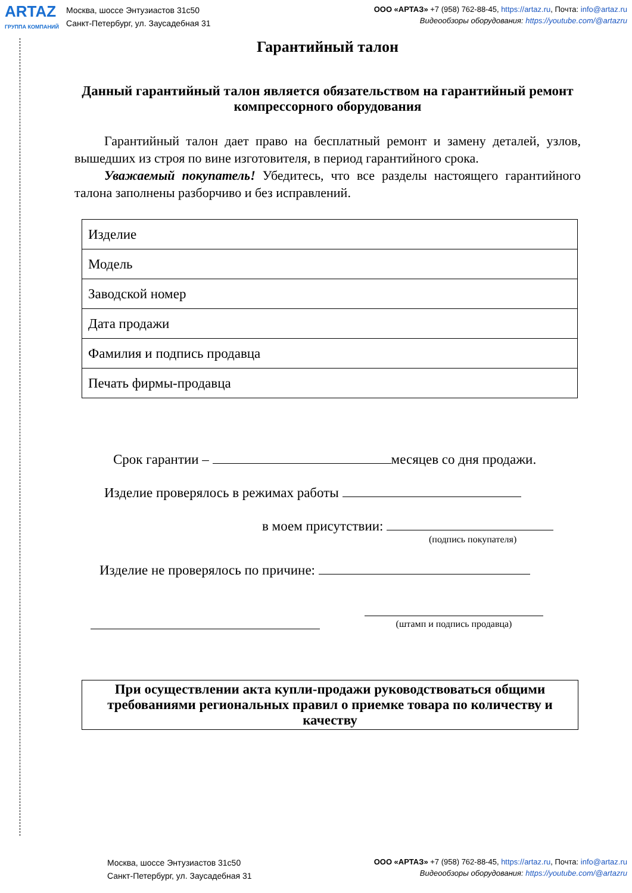ARTAZ
ГРУППА КОМПАНИЙ
Москва, шоссе Энтузиастов 31с50
Санкт-Петербург, ул. Заусадебная 31
ООО «АРТАЗ» +7 (958) 762-88-45, https://artaz.ru, Почта: info@artaz.ru
Видеообзоры оборудования: https://youtube.com/@artazru
Гарантийный талон
Данный гарантийный талон является обязательством на гарантийный ремонт компрессорного оборудования
Гарантийный талон дает право на бесплатный ремонт и замену деталей, узлов, вышедших из строя по вине изготовителя, в период гарантийного срока.
Уважаемый покупатель! Убедитесь, что все разделы настоящего гарантийного талона заполнены разборчиво и без исправлений.
| Изделие |
| Модель |
| Заводской номер |
| Дата продажи |
| Фамилия и подпись продавца |
| Печать фирмы-продавца |
Срок гарантии – месяцев со дня продажи.
Изделие проверялось в режимах работы
в моем присутствии:
(подпись покупателя)
Изделие не проверялось по причине:
(штамп и подпись продавца)
При осуществлении акта купли-продажи руководствоваться общими требованиями региональных правил о приемке товара по количеству и качеству
Москва, шоссе Энтузиастов 31с50
Санкт-Петербург, ул. Заусадебная 31
ООО «АРТАЗ» +7 (958) 762-88-45, https://artaz.ru, Почта: info@artaz.ru
Видеообзоры оборудования: https://youtube.com/@artazru